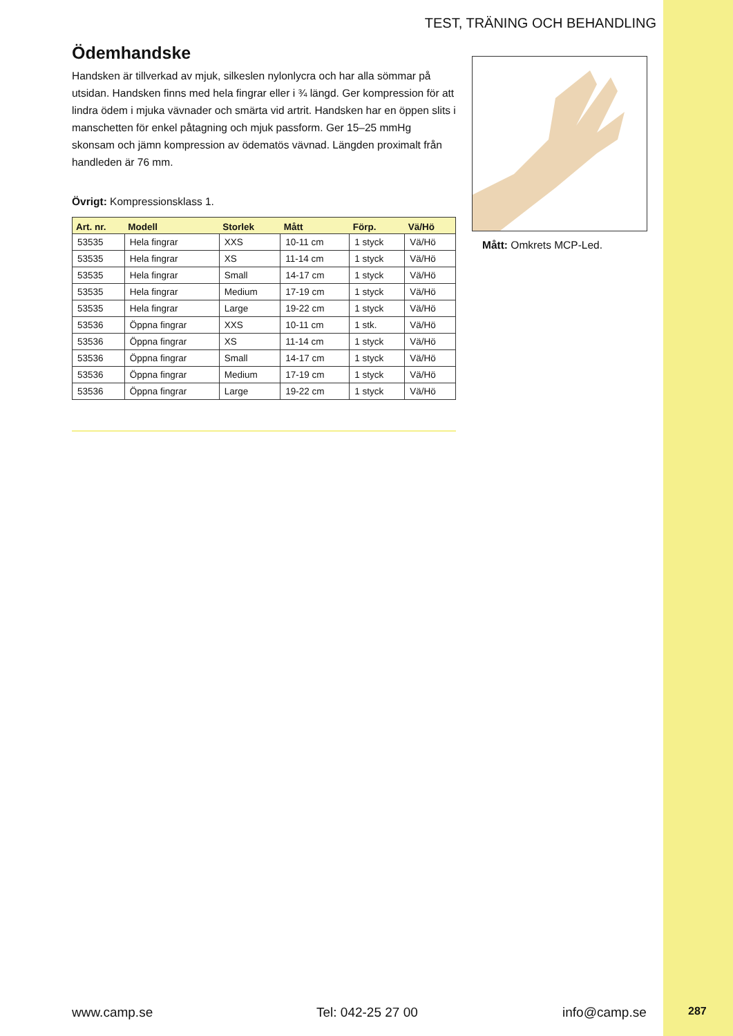TEST, TRÄNING OCH BEHANDLING
Ödemhandske
Handsken är tillverkad av mjuk, silkeslen nylonlycra och har alla sömmar på utsidan. Handsken finns med hela fingrar eller i ¾ längd. Ger kompression för att lindra ödem i mjuka vävnader och smärta vid artrit. Handsken har en öppen slits i manschetten för enkel påtagning och mjuk passform. Ger 15–25 mmHg skonsam och jämn kompression av ödematös vävnad. Längden proximalt från handleden är 76 mm.
Övrigt: Kompressionsklass 1.
| Art. nr. | Modell | Storlek | Mått | Förp. | Vä/Hö |
| --- | --- | --- | --- | --- | --- |
| 53535 | Hela fingrar | XXS | 10-11 cm | 1 styck | Vä/Hö |
| 53535 | Hela fingrar | XS | 11-14 cm | 1 styck | Vä/Hö |
| 53535 | Hela fingrar | Small | 14-17 cm | 1 styck | Vä/Hö |
| 53535 | Hela fingrar | Medium | 17-19 cm | 1 styck | Vä/Hö |
| 53535 | Hela fingrar | Large | 19-22 cm | 1 styck | Vä/Hö |
| 53536 | Öppna fingrar | XXS | 10-11 cm | 1 stk. | Vä/Hö |
| 53536 | Öppna fingrar | XS | 11-14 cm | 1 styck | Vä/Hö |
| 53536 | Öppna fingrar | Small | 14-17 cm | 1 styck | Vä/Hö |
| 53536 | Öppna fingrar | Medium | 17-19 cm | 1 styck | Vä/Hö |
| 53536 | Öppna fingrar | Large | 19-22 cm | 1 styck | Vä/Hö |
Mått: Omkrets MCP-Led.
www.camp.se Tel: 042-25 27 00 info@camp.se 287